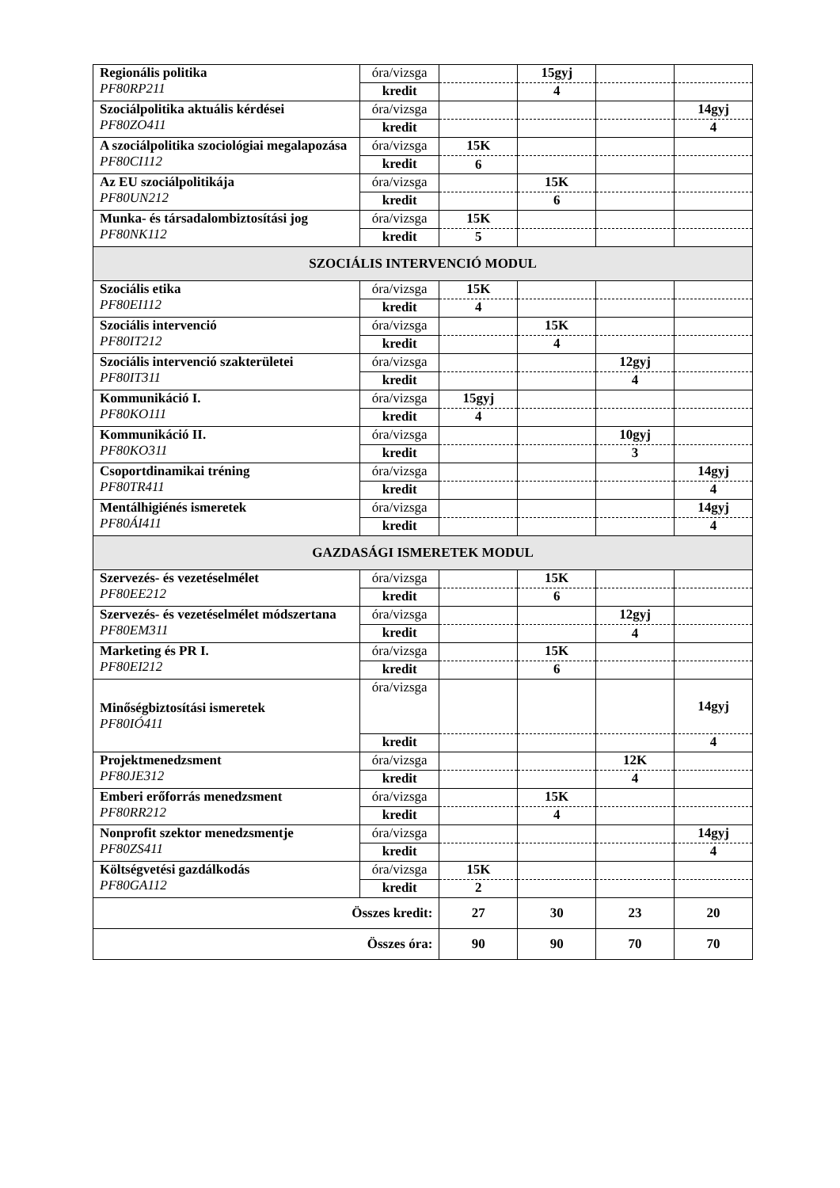| Regionális politika PF80RP211 | óra/vizsga | | 15gyj | | |
| | kredit | | 4 | | |
| Szociálpolitika aktuális kérdései PF80ZO411 | óra/vizsga | | | | 14gyj |
| | kredit | | | | 4 |
| A szociálpolitika szociológiai megalapozása PF80CI112 | óra/vizsga | 15K | | | |
| | kredit | 6 | | | |
| Az EU szociálpolitikája PF80UN212 | óra/vizsga | | 15K | | |
| | kredit | | 6 | | |
| Munka- és társadalombiztosítási jog PF80NK112 | óra/vizsga | 15K | | | |
| | kredit | 5 | | | |
| SZOCIÁLIS INTERVENCIÓ MODUL | | | | | |
| Szociális etika PF80EI112 | óra/vizsga | 15K | | | |
| | kredit | 4 | | | |
| Szociális intervenció PF80IT212 | óra/vizsga | | 15K | | |
| | kredit | | 4 | | |
| Szociális intervenció szakterületei PF80IT311 | óra/vizsga | | | 12gyj | |
| | kredit | | | 4 | |
| Kommunikáció I. PF80KO111 | óra/vizsga | 15gyj | | | |
| | kredit | 4 | | | |
| Kommunikáció II. PF80KO311 | óra/vizsga | | | 10gyj | |
| | kredit | | | 3 | |
| Csoportdinamikai tréning PF80TR411 | óra/vizsga | | | | 14gyj |
| | kredit | | | | 4 |
| Mentálhigiénés ismeretek PF80ÁI411 | óra/vizsga | | | | 14gyj |
| | kredit | | | | 4 |
| GAZDASÁGI ISMERETEK MODUL | | | | | |
| Szervezés- és vezetéselmélet PF80EE212 | óra/vizsga | | 15K | | |
| | kredit | | 6 | | |
| Szervezés- és vezetéselmélet módszertana PF80EM311 | óra/vizsga | | | 12gyj | |
| | kredit | | | 4 | |
| Marketing és PR I. PF80EI212 | óra/vizsga | | 15K | | |
| | kredit | | 6 | | |
| Minőségbiztosítási ismeretek PF80IÓ411 | óra/vizsga | | | | 14gyj |
| | kredit | | | | 4 |
| Projektmenedzsment PF80JE312 | óra/vizsga | | | 12K | |
| | kredit | | | 4 | |
| Emberi erőforrás menedzsment PF80RR212 | óra/vizsga | | 15K | | |
| | kredit | | 4 | | |
| Nonprofit szektor menedzsmentje PF80ZS411 | óra/vizsga | | | | 14gyj |
| | kredit | | | | 4 |
| Költségvetési gazdálkodás PF80GA112 | óra/vizsga | 15K | | | |
| | kredit | 2 | | | |
| Összes kredit: | | 27 | 30 | 23 | 20 |
| Összes óra: | | 90 | 90 | 70 | 70 |